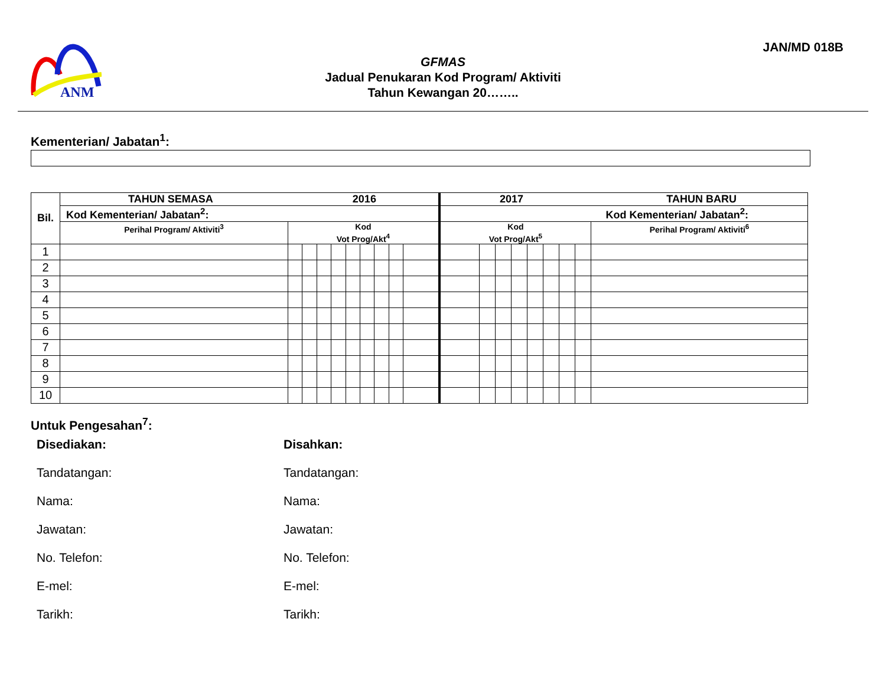ANM
JAN/MD 018B
GFMAS
Jadual Penukaran Kod Program/ Aktiviti
Tahun Kewangan 20……..
Kementerian/ Jabatan<sup>1</sup>:
| Bil. | TAHUN SEMASA 2016 | | | | | | | | | | 2017 TAHUN BARU | | | | | | | | |
| --- | --- | --- | --- | --- | --- | --- | --- | --- | --- | --- | --- | --- | --- | --- | --- | --- | --- | --- | --- |
| | Kod Kementerian/ Jabatan<sup>2</sup>: | | | | | | | | | | Kod Kementerian/ Jabatan<sup>2</sup>: | | | | | | | | |
| | Perihal Program/ Aktiviti<sup>3</sup> | Kod Vot Prog/Akt<sup>4</sup> | | | | | | | | | Kod Vot Prog/Akt<sup>5</sup> | | | | | | | | Perihal Program/ Aktiviti<sup>6</sup> |
| 1 | | | | | | | | | | | | | | | | | | | |
| 2 | | | | | | | | | | | | | | | | | | | |
| 3 | | | | | | | | | | | | | | | | | | | |
| 4 | | | | | | | | | | | | | | | | | | | |
| 5 | | | | | | | | | | | | | | | | | | | |
| 6 | | | | | | | | | | | | | | | | | | | |
| 7 | | | | | | | | | | | | | | | | | | | |
| 8 | | | | | | | | | | | | | | | | | | | |
| 9 | | | | | | | | | | | | | | | | | | | |
| 10 | | | | | | | | | | | | | | | | | | | |
Untuk Pengesahan<sup>7</sup>:
Disediakan:
Tandatangan:
Nama:
Jawatan:
No. Telefon:
E-mel:
Tarikh:
Disahkan:
Tandatangan:
Nama:
Jawatan:
No. Telefon:
E-mel:
Tarikh: